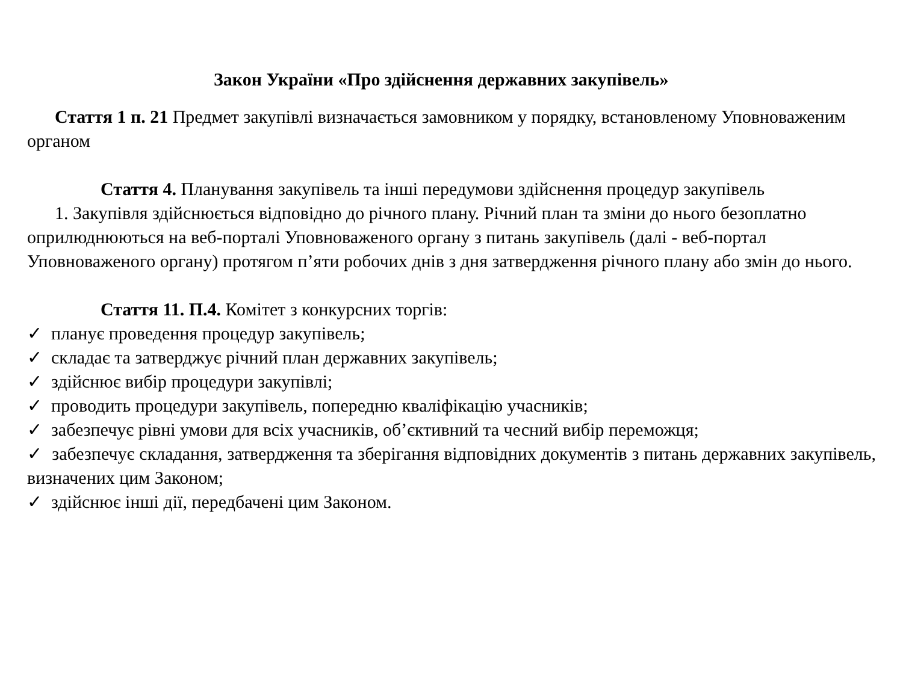Закон України «Про здійснення державних закупівель»
Стаття 1 п. 21 Предмет закупівлі визначається замовником у порядку, встановленому Уповноваженим органом
Стаття 4. Планування закупівель та інші передумови здійснення процедур закупівель
1. Закупівля здійснюється відповідно до річного плану. Річний план та зміни до нього безоплатно оприлюднюються на веб-порталі Уповноваженого органу з питань закупівель (далі - веб-портал Уповноваженого органу) протягом п’яти робочих днів з дня затвердження річного плану або змін до нього.
Стаття 11. П.4. Комітет з конкурсних торгів:
✓ планує проведення процедур закупівель;
✓ складає та затверджує річний план державних закупівель;
✓ здійснює вибір процедури закупівлі;
✓ проводить процедури закупівель, попередню кваліфікацію учасників;
✓ забезпечує рівні умови для всіх учасників, об’єктивний та чесний вибір переможця;
✓ забезпечує складання, затвердження та зберігання відповідних документів з питань державних закупівель, визначених цим Законом;
✓ здійснює інші дії, передбачені цим Законом.